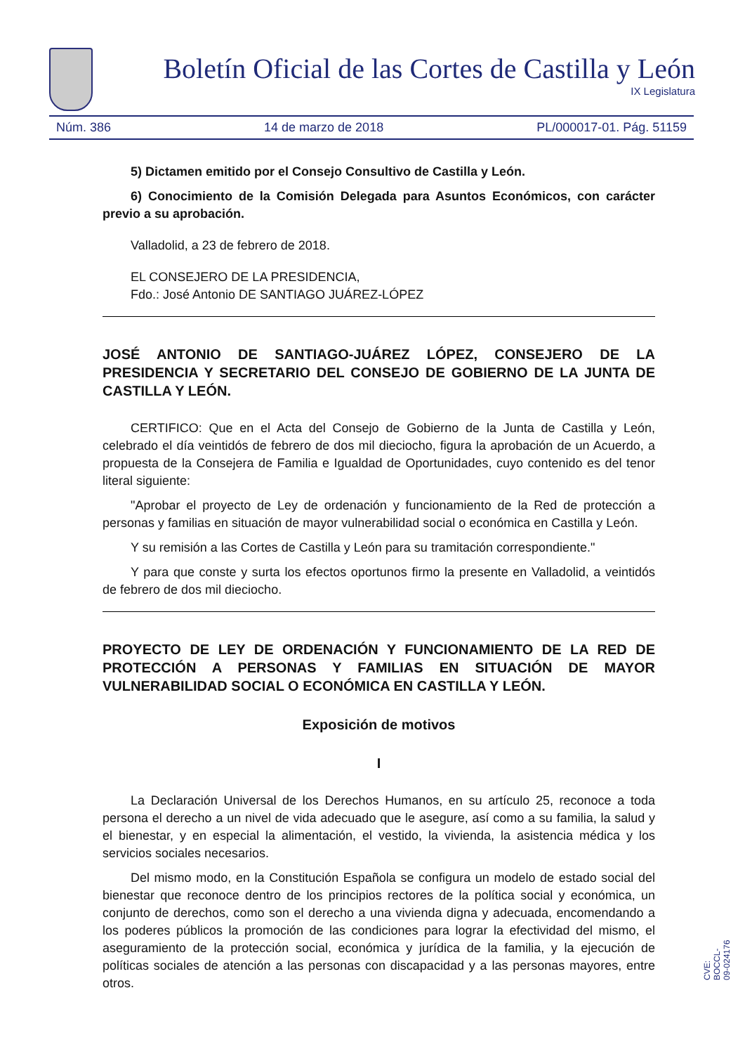Boletín Oficial de las Cortes de Castilla y León
IX Legislatura
Núm. 386 14 de marzo de 2018 PL/000017-01. Pág. 51159
5) Dictamen emitido por el Consejo Consultivo de Castilla y León.
6) Conocimiento de la Comisión Delegada para Asuntos Económicos, con carácter previo a su aprobación.
Valladolid, a 23 de febrero de 2018.
EL CONSEJERO DE LA PRESIDENCIA,
Fdo.: José Antonio DE SANTIAGO JUÁREZ-LÓPEZ
JOSÉ ANTONIO DE SANTIAGO-JUÁREZ LÓPEZ, CONSEJERO DE LA PRESIDENCIA Y SECRETARIO DEL CONSEJO DE GOBIERNO DE LA JUNTA DE CASTILLA Y LEÓN.
CERTIFICO: Que en el Acta del Consejo de Gobierno de la Junta de Castilla y León, celebrado el día veintidós de febrero de dos mil dieciocho, figura la aprobación de un Acuerdo, a propuesta de la Consejera de Familia e Igualdad de Oportunidades, cuyo contenido es del tenor literal siguiente:
"Aprobar el proyecto de Ley de ordenación y funcionamiento de la Red de protección a personas y familias en situación de mayor vulnerabilidad social o económica en Castilla y León.
Y su remisión a las Cortes de Castilla y León para su tramitación correspondiente."
Y para que conste y surta los efectos oportunos firmo la presente en Valladolid, a veintidós de febrero de dos mil dieciocho.
PROYECTO DE LEY DE ORDENACIÓN Y FUNCIONAMIENTO DE LA RED DE PROTECCIÓN A PERSONAS Y FAMILIAS EN SITUACIÓN DE MAYOR VULNERABILIDAD SOCIAL O ECONÓMICA EN CASTILLA Y LEÓN.
Exposición de motivos
I
La Declaración Universal de los Derechos Humanos, en su artículo 25, reconoce a toda persona el derecho a un nivel de vida adecuado que le asegure, así como a su familia, la salud y el bienestar, y en especial la alimentación, el vestido, la vivienda, la asistencia médica y los servicios sociales necesarios.
Del mismo modo, en la Constitución Española se configura un modelo de estado social del bienestar que reconoce dentro de los principios rectores de la política social y económica, un conjunto de derechos, como son el derecho a una vivienda digna y adecuada, encomendando a los poderes públicos la promoción de las condiciones para lograr la efectividad del mismo, el aseguramiento de la protección social, económica y jurídica de la familia, y la ejecución de políticas sociales de atención a las personas con discapacidad y a las personas mayores, entre otros.
CVE: BOCCL-09-024176